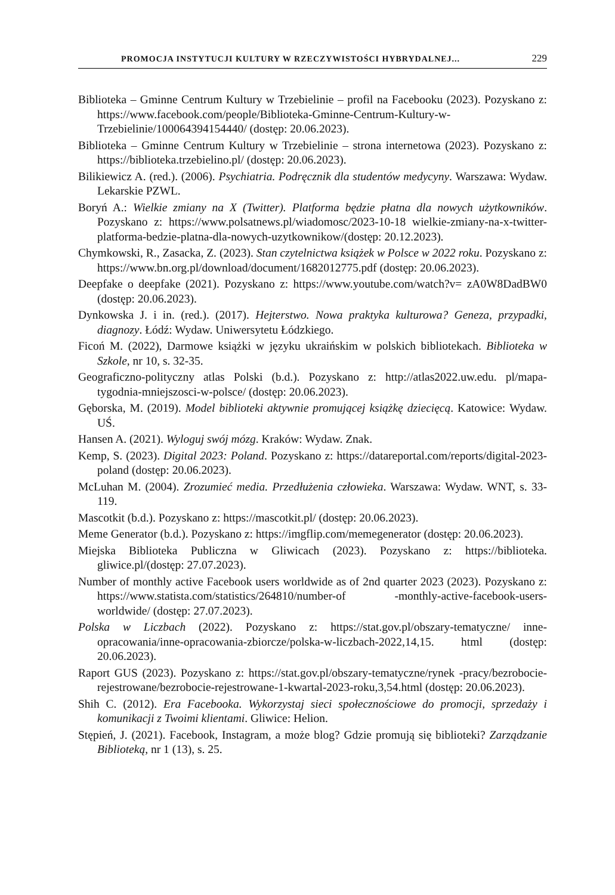PROMOCJA INSTYTUCJI KULTURY W RZECZYWISTOŚCI HYBRYDALNEJ... 229
Biblioteka – Gminne Centrum Kultury w Trzebielinie – profil na Facebooku (2023). Pozyskano z: https://www.facebook.com/people/Biblioteka-Gminne-Centrum-Kultury-w-Trzebielinie/100064394154440/ (dostęp: 20.06.2023).
Biblioteka – Gminne Centrum Kultury w Trzebielinie – strona internetowa (2023). Pozyskano z: https://biblioteka.trzebielino.pl/ (dostęp: 20.06.2023).
Bilikiewicz A. (red.). (2006). Psychiatria. Podręcznik dla studentów medycyny. Warszawa: Wydaw. Lekarskie PZWL.
Boryń A.: Wielkie zmiany na X (Twitter). Platforma będzie płatna dla nowych użytkowników. Pozyskano z: https://www.polsatnews.pl/wiadomosc/2023-10-18 wielkie-zmiany-na-x-twitter-platforma-bedzie-platna-dla-nowych-uzytkownikow/(dostęp: 20.12.2023).
Chymkowski, R., Zasacka, Z. (2023). Stan czytelnictwa książek w Polsce w 2022 roku. Pozyskano z: https://www.bn.org.pl/download/document/1682012775.pdf (dostęp: 20.06.2023).
Deepfake o deepfake (2021). Pozyskano z: https://www.youtube.com/watch?v= zA0W8DadBW0 (dostęp: 20.06.2023).
Dynkowska J. i in. (red.). (2017). Hejterstwo. Nowa praktyka kulturowa? Geneza, przypadki, diagnozy. Łódź: Wydaw. Uniwersytetu Łódzkiego.
Ficoń M. (2022), Darmowe książki w języku ukraińskim w polskich bibliotekach. Biblioteka w Szkole, nr 10, s. 32-35.
Geograficzno-polityczny atlas Polski (b.d.). Pozyskano z: http://atlas2022.uw.edu. pl/mapa-tygodnia-mniejszosci-w-polsce/ (dostęp: 20.06.2023).
Gęborska, M. (2019). Model biblioteki aktywnie promującej książkę dziecięcą. Katowice: Wydaw. UŚ.
Hansen A. (2021). Wyloguj swój mózg. Kraków: Wydaw. Znak.
Kemp, S. (2023). Digital 2023: Poland. Pozyskano z: https://datareportal.com/reports/digital-2023-poland (dostęp: 20.06.2023).
McLuhan M. (2004). Zrozumieć media. Przedłużenia człowieka. Warszawa: Wydaw. WNT, s. 33-119.
Mascotkit (b.d.). Pozyskano z: https://mascotkit.pl/ (dostęp: 20.06.2023).
Meme Generator (b.d.). Pozyskano z: https://imgflip.com/memegenerator (dostęp: 20.06.2023).
Miejska Biblioteka Publiczna w Gliwicach (2023). Pozyskano z: https://biblioteka. gliwice.pl/(dostęp: 27.07.2023).
Number of monthly active Facebook users worldwide as of 2nd quarter 2023 (2023). Pozyskano z: https://www.statista.com/statistics/264810/number-of -monthly-active-facebook-users-worldwide/ (dostęp: 27.07.2023).
Polska w Liczbach (2022). Pozyskano z: https://stat.gov.pl/obszary-tematyczne/ inne-opracowania/inne-opracowania-zbiorcze/polska-w-liczbach-2022,14,15. html (dostęp: 20.06.2023).
Raport GUS (2023). Pozyskano z: https://stat.gov.pl/obszary-tematyczne/rynek -pracy/bezrobocie-rejestrowane/bezrobocie-rejestrowane-1-kwartal-2023-roku,3,54.html (dostęp: 20.06.2023).
Shih C. (2012). Era Facebooka. Wykorzystaj sieci społecznościowe do promocji, sprzedaży i komunikacji z Twoimi klientami. Gliwice: Helion.
Stępień, J. (2021). Facebook, Instagram, a może blog? Gdzie promują się biblioteki? Zarządzanie Biblioteką, nr 1 (13), s. 25.